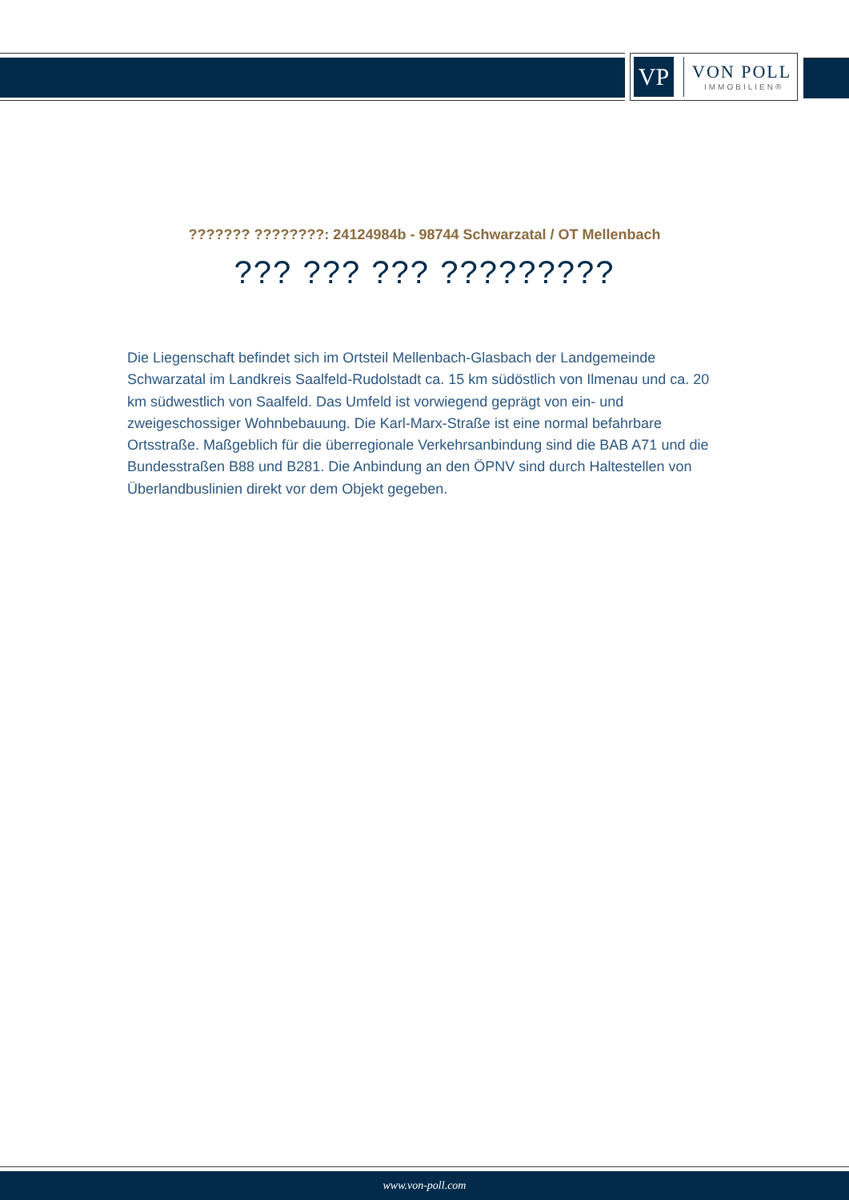VP
VON POLL
IMMOBILIEN®
??????? ????????: 24124984b - 98744 Schwarzatal / OT Mellenbach
??? ??? ??? ?????????
Die Liegenschaft befindet sich im Ortsteil Mellenbach-Glasbach der Landgemeinde Schwarzatal im Landkreis Saalfeld-Rudolstadt ca. 15 km südöstlich von Ilmenau und ca. 20 km südwestlich von Saalfeld. Das Umfeld ist vorwiegend geprägt von ein- und zweigeschossiger Wohnbebauung. Die Karl-Marx-Straße ist eine normal befahrbare Ortsstraße. Maßgeblich für die überregionale Verkehrsanbindung sind die BAB A71 und die Bundesstraßen B88 und B281. Die Anbindung an den ÖPNV sind durch Haltestellen von Überlandbuslinien direkt vor dem Objekt gegeben.
www.von-poll.com